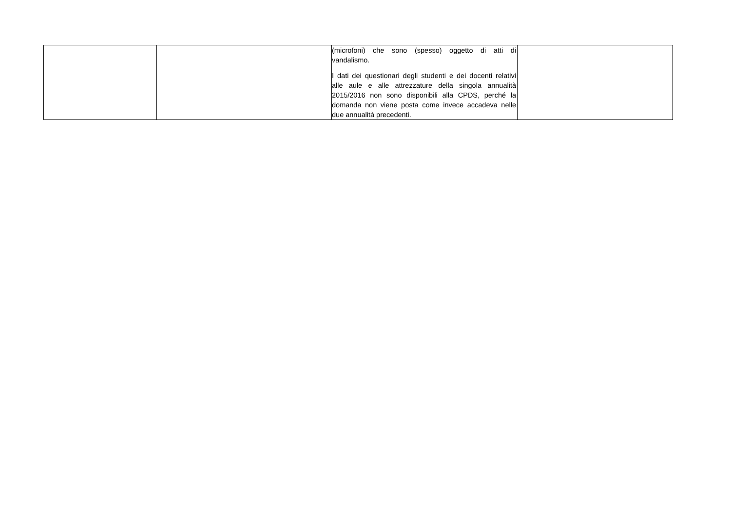| | | (microfoni) che sono (spesso) oggetto di atti di vandalismo. I dati dei questionari degli studenti e dei docenti relativi alle aule e alle attrezzature della singola annualità 2015/2016 non sono disponibili alla CPDS, perché la domanda non viene posta come invece accadeva nelle due annualità precedenti. | |